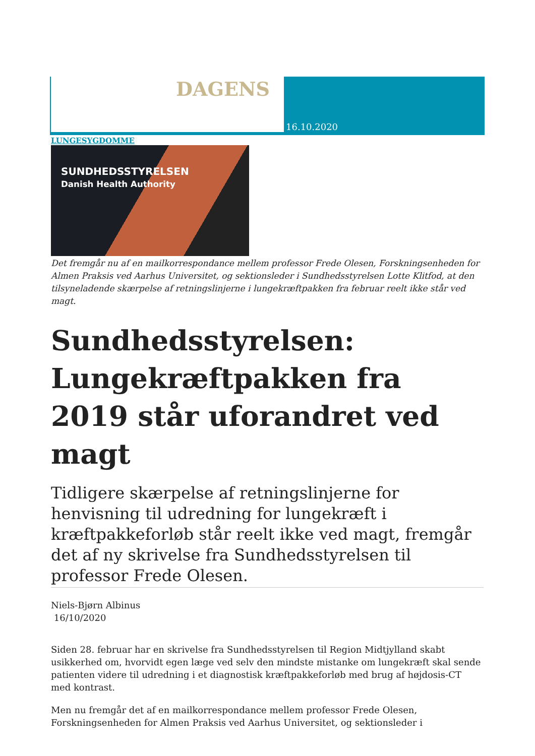DAGENS
16.10.2020
LUNGESYGDOMME
SUNDHEDSSTYRELSEN
Danish Health Authority
Det fremgår nu af en mailkorrespondance mellem professor Frede Olesen, Forskningsenheden for Almen Praksis ved Aarhus Universitet, og sektionsleder i Sundhedsstyrelsen Lotte Klitfod, at den tilsyneladende skærpelse af retningslinjerne i lungekræftpakken fra februar reelt ikke står ved magt.
Sundhedsstyrelsen: Lungekræftpakken fra 2019 står uforandret ved magt
Tidligere skærpelse af retningslinjerne for henvisning til udredning for lungekræft i kræftpakkeforløb står reelt ikke ved magt, fremgår det af ny skrivelse fra Sundhedsstyrelsen til professor Frede Olesen.
Niels-Bjørn Albinus
16/10/2020
Siden 28. februar har en skrivelse fra Sundhedsstyrelsen til Region Midtjylland skabt usikkerhed om, hvorvidt egen læge ved selv den mindste mistanke om lungekræft skal sende patienten videre til udredning i et diagnostisk kræftpakkeforløb med brug af højdosis-CT med kontrast.
Men nu fremgår det af en mailkorrespondance mellem professor Frede Olesen, Forskningsenheden for Almen Praksis ved Aarhus Universitet, og sektionsleder i